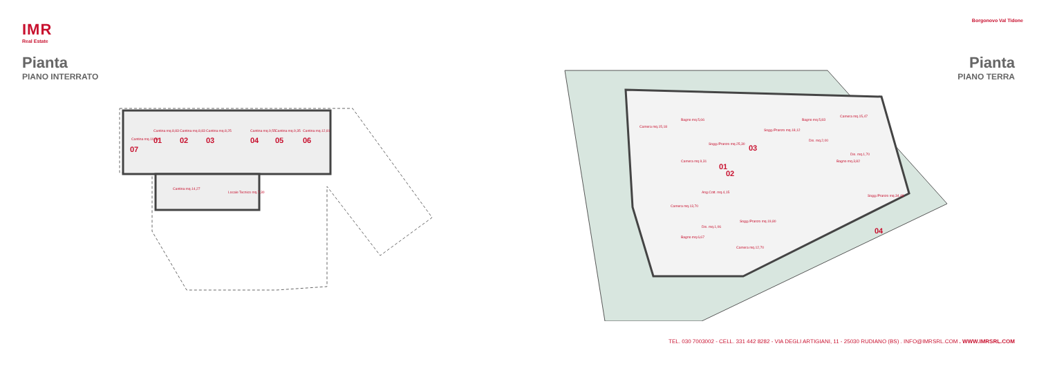IMR
Real Estate
Borgonovo Val Tidone
Pianta
PIANO INTERRATO
Pianta
PIANO TERRA
Cantina mq.10,14
07
Cantina mq.8,83
01
Cantina mq.8,83
02
Cantina mq.8,25
03
Cantina mq.9,55
04
Cantina mq.9,35
05
Cantina mq.12,81
06
Cantina mq.14,27
Locale Tecnico mq.7,30
Camera mq.15,18
Bagno mq.5,66
Sogg./Pranzo mq.25,30
01
Camera mq.9,31
Camera mq.13,70
Ang.Cott. mq.4,15
Bagno mq.6,67
Dis. mq.1,06
Sogg./Pranzo mq.19,80
Camera mq.12,70
02
Sogg./Pranzo mq.18,12
Bagno mq.5,83
Camera mq.15,47
03
Dis. mq.2,00
Bagno mq.3,82
Dis. mq.1,70
Sogg./Pranzo mq.34,48
04
TEL. 030 7003002 - CELL. 331 442 8282 - VIA DEGLI ARTIGIANI, 11 - 25030 RUDIANO (BS) . INFO@IMRSRL.COM . WWW.IMRSRL.COM